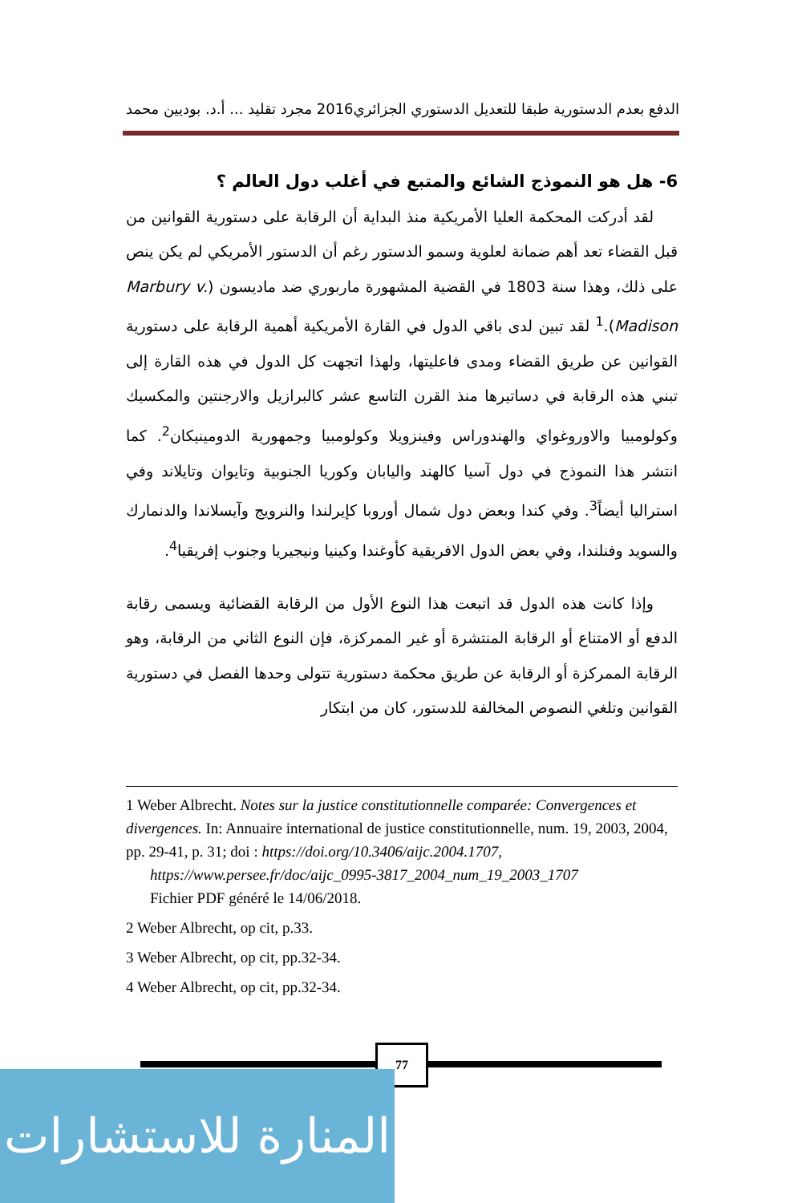الدفع بعدم الدستورية طبقا للتعديل الدستوري الجزائري2016 مجرد تقليد ... أ.د. بوديين محمد
6- هل هو النموذج الشائع والمتبع في أغلب دول العالم ؟
لقد أدركت المحكمة العليا الأمريكية منذ البداية أن الرقابة على دستورية القوانين من قبل القضاء تعد أهم ضمانة لعلوية وسمو الدستور رغم أن الدستور الأمريكي لم يكن ينص على ذلك، وهذا سنة 1803 في القضية المشهورة ماربوري ضد ماديسون (Marbury v. Madison).<sup>1</sup> لقد تبين لدى باقي الدول في القارة الأمريكية أهمية الرقابة على دستورية القوانين عن طريق القضاء ومدى فاعليتها، ولهذا اتجهت كل الدول في هذه القارة إلى تبني هذه الرقابة في دساتيرها منذ القرن التاسع عشر كالبرازيل والارجنتين والمكسيك وكولومبيا والاوروغواي والهندوراس وفينزويلا وكولومبيا وجمهورية الدومينيكان<sup>2</sup>. كما انتشر هذا النموذج في دول آسيا كالهند واليابان وكوريا الجنوبية وتايوان وتايلاند وفي استراليا أيضاً<sup>3</sup>. وفي كندا وبعض دول شمال أوروبا كإيرلندا والنرويج وآيسلاندا والدنمارك والسويد وفنلندا، وفي بعض الدول الافريقية كأوغندا وكينيا ونيجيريا وجنوب إفريقيا<sup>4</sup>.
وإذا كانت هذه الدول قد اتبعت هذا النوع الأول من الرقابة القضائية ويسمى رقابة الدفع أو الامتناع أو الرقابة المنتشرة أو غير الممركزة، فإن النوع الثاني من الرقابة، وهو الرقابة الممركزة أو الرقابة عن طريق محكمة دستورية تتولى وحدها الفصل في دستورية القوانين وتلغي النصوص المخالفة للدستور، كان من ابتكار
1 Weber Albrecht. Notes sur la justice constitutionnelle comparée: Convergences et divergences. In: Annuaire international de justice constitutionnelle, num. 19, 2003, 2004, pp. 29-41, p. 31; doi : https://doi.org/10.3406/aijc.2004.1707,
https://www.persee.fr/doc/aijc_0995-3817_2004_num_19_2003_1707
Fichier PDF généré le 14/06/2018.
2 Weber Albrecht, op cit, p.33.
3 Weber Albrecht, op cit, pp.32-34.
4 Weber Albrecht, op cit, pp.32-34.
77
المنارة للاستشارات